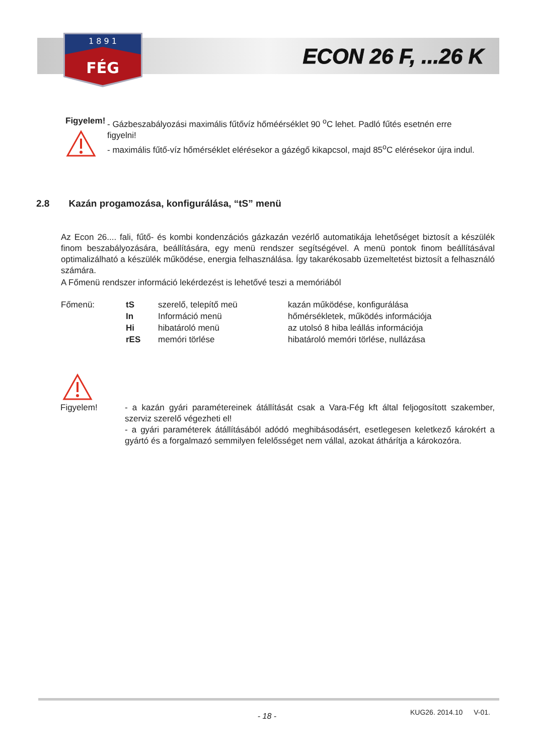1 8 9 1
FÉG
ECON 26 F, ...26 K
Figyelem! - Gázbeszabályozási maximális fűtővíz hőméérséklet 90 <sup>o</sup>C lehet. Padló fűtés esetnén erre figyelni!
- maximális fűtő-víz hőmérséklet elérésekor a gázégő kikapcsol, majd 85<sup>o</sup>C elérésekor újra indul.
2.8 Kazán progamozása, konfigurálása, “tS” menü
Az Econ 26.... fali, fűtő- és kombi kondenzációs gázkazán vezérlő automatikája lehetőséget biztosít a készülék finom beszabályozására, beállítására, egy menü rendszer segítségével. A menü pontok finom beállításával optimalizálható a készülék működése, energia felhasználása. Így takarékosabb üzemeltetést biztosít a felhasználó számára.
A Főmenü rendszer információ lekérdezést is lehetővé teszi a memóriából
| Főmenü: | tS | szerelő, telepítő meü | kazán működése, konfigurálása |
| | In | Információ menü | hőmérsékletek, működés információja |
| | Hi | hibatároló menü | az utolsó 8 hiba leállás információja |
| | rES | memóri törlése | hibatároló memóri törlése, nullázása |
Figyelem! - a kazán gyári paramétereinek átállítását csak a Vara-Fég kft által feljogosított szakember, szerviz szerelő végezheti el!
- a gyári paraméterek átállításából adódó meghibásodásért, esetlegesen keletkező károkért a gyártó és a forgalmazó semmilyen felelősséget nem vállal, azokat áthárítja a károkozóra.
KUG26. 2014.10 V-01. - 18 -